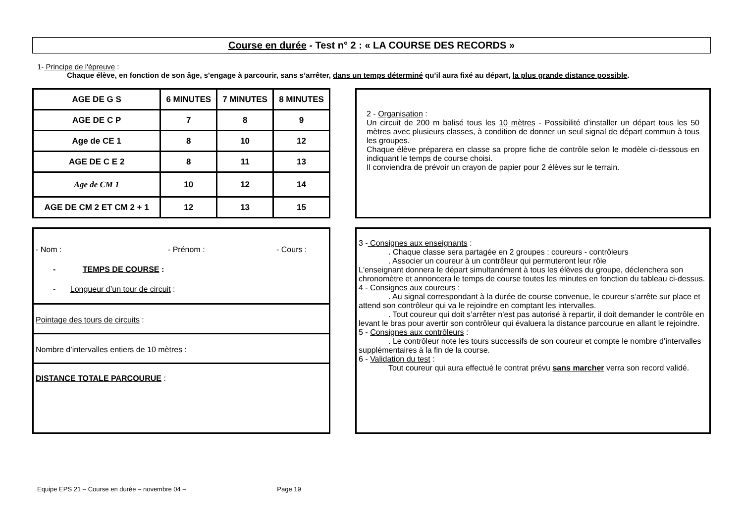Course en durée - Test n° 2 : « LA COURSE DES RECORDS »
1- Principe de l'épreuve :
Chaque élève, en fonction de son âge, s'engage à parcourir, sans s’arrêter, dans un temps déterminé qu’il aura fixé au départ, la plus grande distance possible.
| AGE DE G S | 6 MINUTES | 7 MINUTES | 8 MINUTES |
| AGE DE C P | 7 | 8 | 9 |
| Age de CE 1 | 8 | 10 | 12 |
| AGE DE C E 2 | 8 | 11 | 13 |
| Age de CM 1 | 10 | 12 | 14 |
| AGE DE CM 2 ET CM 2 + 1 | 12 | 13 | 15 |
2 - Organisation :
Un circuit de 200 m balisé tous les 10 mètres - Possibilité d’installer un départ tous les 50 mètres avec plusieurs classes, à condition de donner un seul signal de départ commun à tous les groupes.
Chaque élève préparera en classe sa propre fiche de contrôle selon le modèle ci-dessous en indiquant le temps de course choisi.
Il conviendra de prévoir un crayon de papier pour 2 élèves sur le terrain.
- Nom : - Prénom : - Cours :
- TEMPS DE COURSE :
- Longueur d’un tour de circuit :
Pointage des tours de circuits :
Nombre d’intervalles entiers de 10 mètres :
DISTANCE TOTALE PARCOURUE :
3 - Consignes aux enseignants :
. Chaque classe sera partagée en 2 groupes : coureurs - contrôleurs
. Associer un coureur à un contrôleur qui permuteront leur rôle
L'enseignant donnera le départ simultanément à tous les élèves du groupe, déclenchera son chronomètre et annoncera le temps de course toutes les minutes en fonction du tableau ci-dessus.
4 - Consignes aux coureurs :
. Au signal correspondant à la durée de course convenue, le coureur s’arrête sur place et attend son contrôleur qui va le rejoindre en comptant les intervalles.
. Tout coureur qui doit s’arrêter n’est pas autorisé à repartir, il doit demander le contrôle en levant le bras pour avertir son contrôleur qui évaluera la distance parcourue en allant le rejoindre.
5 - Consignes aux contrôleurs :
. Le contrôleur note les tours successifs de son coureur et compte le nombre d’intervalles supplémentaires à la fin de la course.
6 - Validation du test :
Tout coureur qui aura effectué le contrat prévu sans marcher verra son record validé.
Equipe EPS 21 – Course en durée – novembre 04 – Page 19